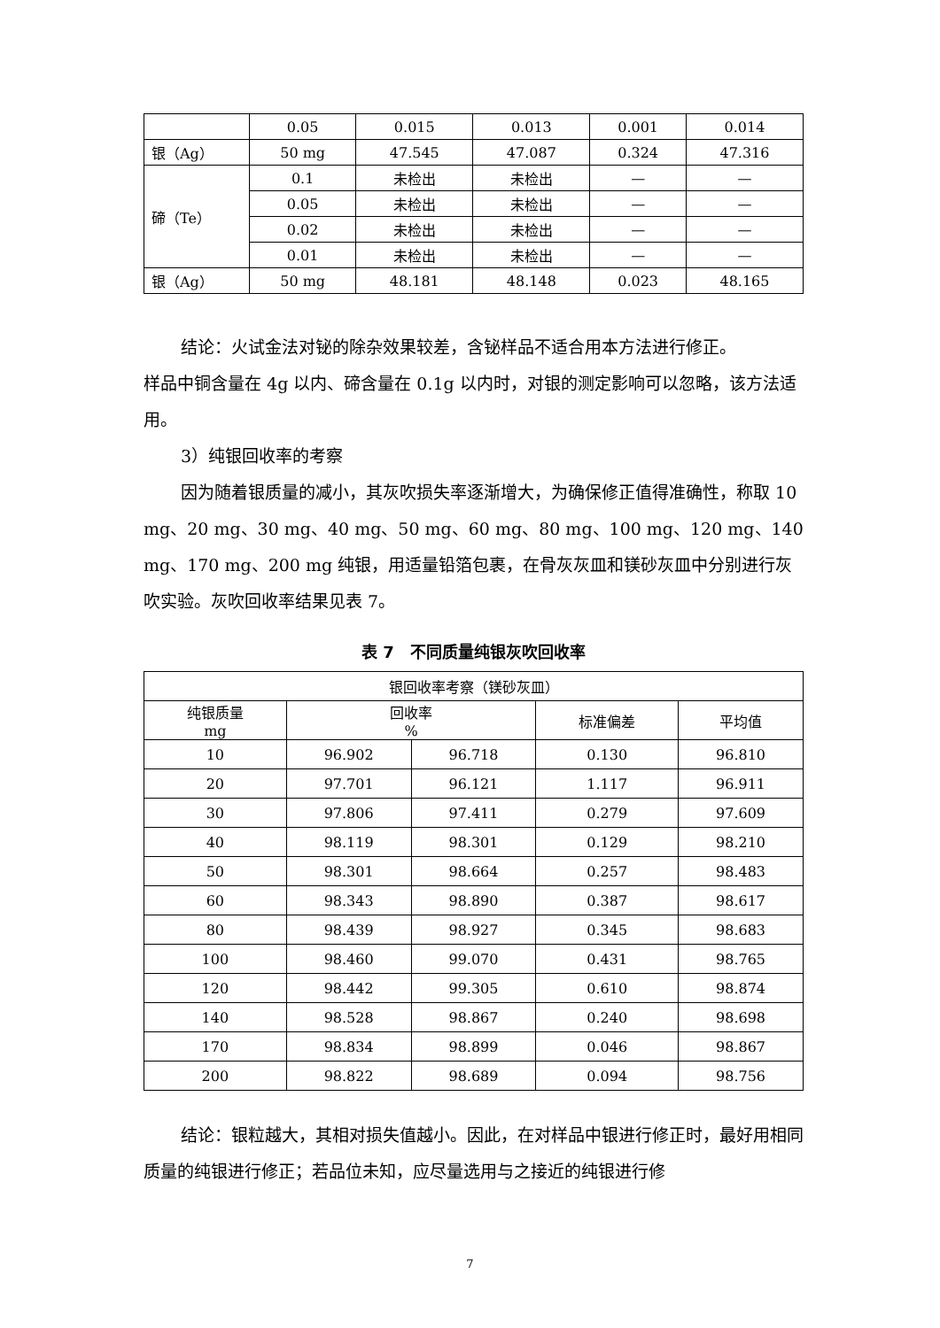| | 0.05 | 0.015 | 0.013 | 0.001 | 0.014 |
| 银（Ag） | 50 mg | 47.545 | 47.087 | 0.324 | 47.316 |
| 碲（Te） | 0.1 | 未检出 | 未检出 | — | — |
| | 0.05 | 未检出 | 未检出 | — | — |
| | 0.02 | 未检出 | 未检出 | — | — |
| | 0.01 | 未检出 | 未检出 | — | — |
| 银（Ag） | 50 mg | 48.181 | 48.148 | 0.023 | 48.165 |
结论：火试金法对铋的除杂效果较差，含铋样品不适合用本方法进行修正。
样品中铜含量在 4g 以内、碲含量在 0.1g 以内时，对银的测定影响可以忽略，该方法适用。
3）纯银回收率的考察
因为随着银质量的减小，其灰吹损失率逐渐增大，为确保修正值得准确性，称取 10 mg、20 mg、30 mg、40 mg、50 mg、60 mg、80 mg、100 mg、120 mg、140 mg、170 mg、200 mg 纯银，用适量铅箔包裹，在骨灰灰皿和镁砂灰皿中分别进行灰吹实验。灰吹回收率结果见表 7。
表 7　不同质量纯银灰吹回收率
| 银回收率考察（镁砂灰皿） | | | | |
| 纯银质量 mg | 回收率 % | | 标准偏差 | 平均值 |
| 10 | 96.902 | 96.718 | 0.130 | 96.810 |
| 20 | 97.701 | 96.121 | 1.117 | 96.911 |
| 30 | 97.806 | 97.411 | 0.279 | 97.609 |
| 40 | 98.119 | 98.301 | 0.129 | 98.210 |
| 50 | 98.301 | 98.664 | 0.257 | 98.483 |
| 60 | 98.343 | 98.890 | 0.387 | 98.617 |
| 80 | 98.439 | 98.927 | 0.345 | 98.683 |
| 100 | 98.460 | 99.070 | 0.431 | 98.765 |
| 120 | 98.442 | 99.305 | 0.610 | 98.874 |
| 140 | 98.528 | 98.867 | 0.240 | 98.698 |
| 170 | 98.834 | 98.899 | 0.046 | 98.867 |
| 200 | 98.822 | 98.689 | 0.094 | 98.756 |
结论：银粒越大，其相对损失值越小。因此，在对样品中银进行修正时，最好用相同质量的纯银进行修正；若品位未知，应尽量选用与之接近的纯银进行修
7